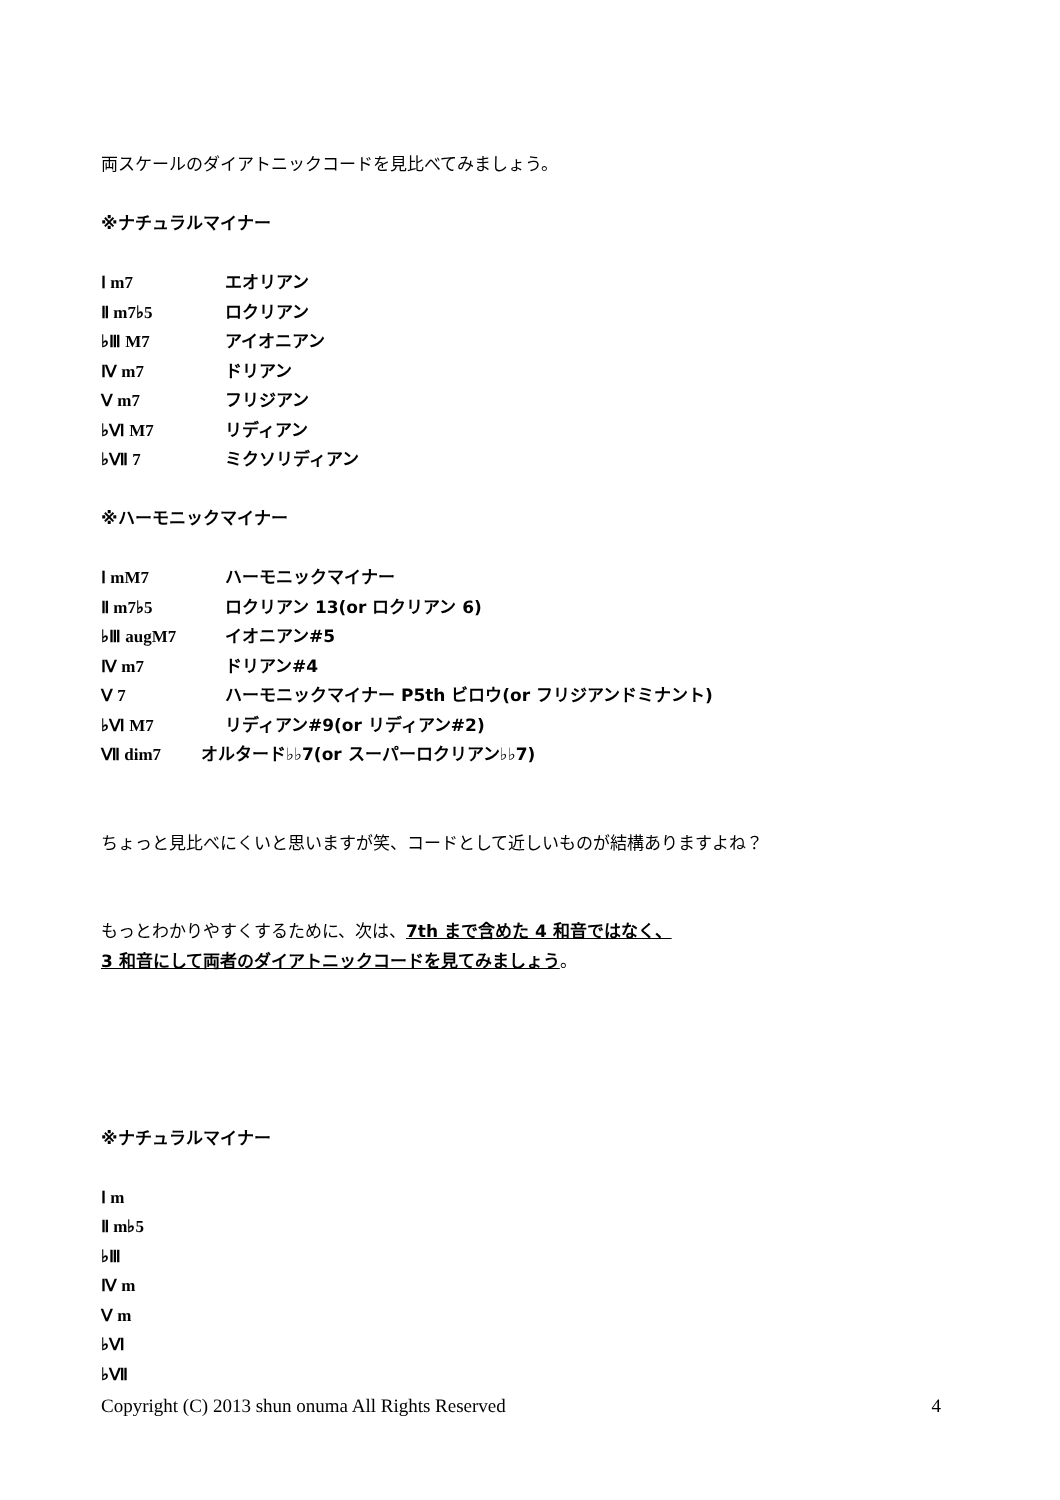両スケールのダイアトニックコードを見比べてみましょう。
※ナチュラルマイナー
Ⅰ m7 エオリアン
Ⅱ m7♭5 ロクリアン
♭Ⅲ M7 アイオニアン
Ⅳ m7 ドリアン
Ⅴ m7 フリジアン
♭Ⅵ M7 リディアン
♭Ⅶ 7 ミクソリディアン
※ハーモニックマイナー
Ⅰ mM7 ハーモニックマイナー
Ⅱ m7♭5 ロクリアン 13(or ロクリアン 6)
♭Ⅲ augM7 イオニアン#5
Ⅳ m7 ドリアン#4
Ⅴ 7 ハーモニックマイナー P5th ビロウ(or フリジアンドミナント)
♭Ⅵ M7 リディアン#9(or リディアン#2)
Ⅶ dim7 オルタード♭♭7(or スーパーロクリアン♭♭7)
ちょっと見比べにくいと思いますが笑、コードとして近しいものが結構ありますよね？
もっとわかりやすくするために、次は、7th まで含めた 4 和音ではなく、
3 和音にして両者のダイアトニックコードを見てみましょう。
※ナチュラルマイナー
Ⅰ m
Ⅱ m♭5
♭Ⅲ
Ⅳ m
Ⅴ m
♭Ⅵ
♭Ⅶ
Copyright (C) 2013 shun onuma All Rights Reserved 4